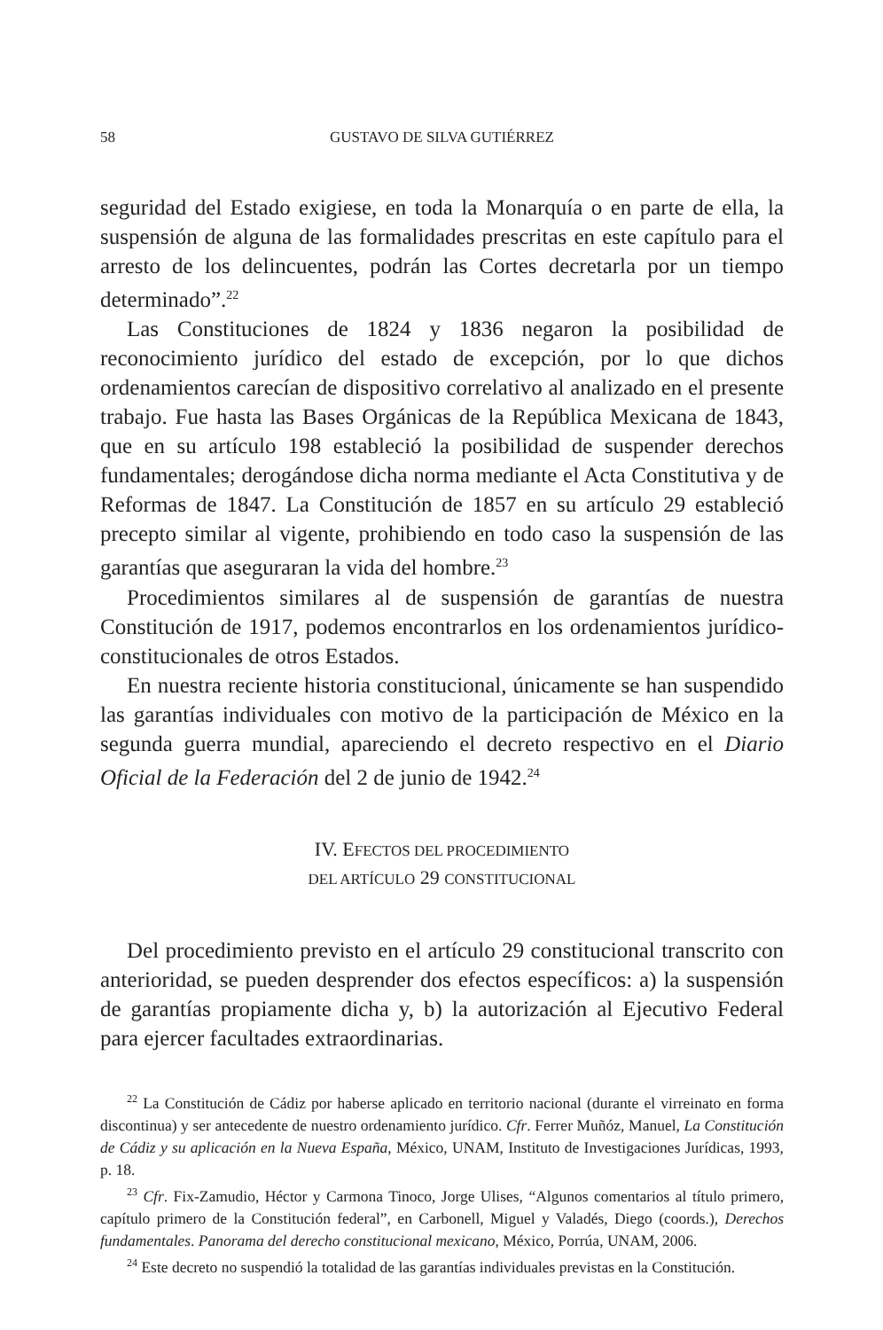58 GUSTAVO DE SILVA GUTIÉRREZ
seguridad del Estado exigiese, en toda la Monarquía o en parte de ella, la suspensión de alguna de las formalidades prescritas en este capítulo para el arresto de los delincuentes, podrán las Cortes decretarla por un tiempo determinado”.<sup>22</sup>
Las Constituciones de 1824 y 1836 negaron la posibilidad de reconocimiento jurídico del estado de excepción, por lo que dichos ordenamientos carecían de dispositivo correlativo al analizado en el presente trabajo. Fue hasta las Bases Orgánicas de la República Mexicana de 1843, que en su artículo 198 estableció la posibilidad de suspender derechos fundamentales; derogándose dicha norma mediante el Acta Constitutiva y de Reformas de 1847. La Constitución de 1857 en su artículo 29 estableció precepto similar al vigente, prohibiendo en todo caso la suspensión de las garantías que aseguraran la vida del hombre.<sup>23</sup>
Procedimientos similares al de suspensión de garantías de nuestra Constitución de 1917, podemos encontrarlos en los ordenamientos jurídico-constitucionales de otros Estados.
En nuestra reciente historia constitucional, únicamente se han suspendido las garantías individuales con motivo de la participación de México en la segunda guerra mundial, apareciendo el decreto respectivo en el Diario Oficial de la Federación del 2 de junio de 1942.<sup>24</sup>
IV. EFECTOS DEL PROCEDIMIENTO
DEL ARTÍCULO 29 CONSTITUCIONAL
Del procedimiento previsto en el artículo 29 constitucional transcrito con anterioridad, se pueden desprender dos efectos específicos: a) la suspensión de garantías propiamente dicha y, b) la autorización al Ejecutivo Federal para ejercer facultades extraordinarias.
<sup>22</sup> La Constitución de Cádiz por haberse aplicado en territorio nacional (durante el virreinato en forma discontinua) y ser antecedente de nuestro ordenamiento jurídico. Cfr. Ferrer Muñóz, Manuel, La Constitución de Cádiz y su aplicación en la Nueva España, México, UNAM, Instituto de Investigaciones Jurídicas, 1993, p. 18.
<sup>23</sup> Cfr. Fix-Zamudio, Héctor y Carmona Tinoco, Jorge Ulises, “Algunos comentarios al título primero, capítulo primero de la Constitución federal”, en Carbonell, Miguel y Valadés, Diego (coords.), Derechos fundamentales. Panorama del derecho constitucional mexicano, México, Porrúa, UNAM, 2006.
<sup>24</sup> Este decreto no suspendió la totalidad de las garantías individuales previstas en la Constitución.